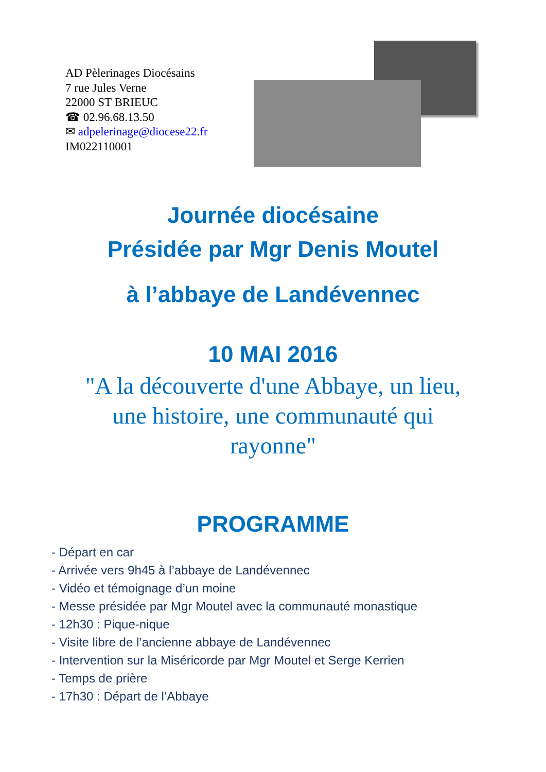AD Pèlerinages Diocésains
7 rue Jules Verne
22000 ST BRIEUC
☎ 02.96.68.13.50
✉ adpelerinage@diocese22.fr
IM022110001
Journée diocésaine
Présidée par Mgr Denis Moutel
à l’abbaye de Landévennec
10 MAI 2016
"A la découverte d'une Abbaye, un lieu,
une histoire, une communauté qui
rayonne"
PROGRAMME
- Départ en car
- Arrivée vers 9h45 à l’abbaye de Landévennec
- Vidéo et témoignage d’un moine
- Messe présidée par Mgr Moutel avec la communauté monastique
- 12h30 : Pique-nique
- Visite libre de l’ancienne abbaye de Landévennec
- Intervention sur la Miséricorde par Mgr Moutel et Serge Kerrien
- Temps de prière
- 17h30 : Départ de l’Abbaye